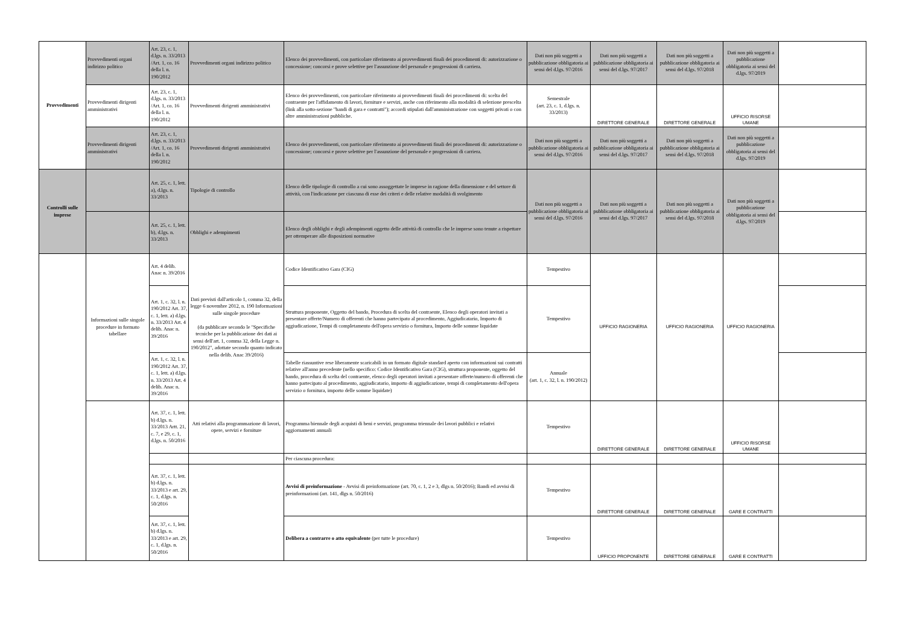| Provvedimenti | Provvedimenti organi indirizzo politico | Art. 23, c. 1, d.lgs. n. 33/2013 /Art. 1, co. 16 della l. n. 190/2012 | Provvedimenti organi indirizzo politico | Elenco dei provvedimenti, con particolare riferimento ai provvedimenti finali dei procedimenti di: autorizzazione o concessione; concorsi e prove selettive per l'assunzione del personale e progressioni di carriera. | Dati non più soggetti a pubblicazione obbligatoria ai sensi del d.lgs. 97/2016 | Dati non più soggetti a pubblicazione obbligatoria ai sensi del d.lgs. 97/2017 | Dati non più soggetti a pubblicazione obbligatoria ai sensi del d.lgs. 97/2018 | Dati non più soggetti a pubblicazione obbligatoria ai sensi del d.lgs. 97/2019 | |
| | Provvedimenti dirigenti amministrativi | Art. 23, c. 1, d.lgs. n. 33/2013 /Art. 1, co. 16 della l. n. 190/2012 | Provvedimenti dirigenti amministrativi | Elenco dei provvedimenti, con particolare riferimento ai provvedimenti finali dei procedimenti di: scelta del contraente per l'affidamento di lavori, forniture e servizi, anche con riferimento alla modalità di selezione prescelta (link alla sotto-sezione "bandi di gara e contratti"); accordi stipulati dall'amministrazione con soggetti privati o con altre amministrazioni pubbliche. | Semestrale (art. 23, c. 1, d.lgs. n. 33/2013) | DIRETTORE GENERALE | DIRETTORE GENERALE | UFFICIO RISORSE UMANE | |
| | Provvedimenti dirigenti amministrativi | Art. 23, c. 1, d.lgs. n. 33/2013 /Art. 1, co. 16 della l. n. 190/2012 | Provvedimenti dirigenti amministrativi | Elenco dei provvedimenti, con particolare riferimento ai provvedimenti finali dei procedimenti di: autorizzazione o concessione; concorsi e prove selettive per l'assunzione del personale e progressioni di carriera. | Dati non più soggetti a pubblicazione obbligatoria ai sensi del d.lgs. 97/2016 | Dati non più soggetti a pubblicazione obbligatoria ai sensi del d.lgs. 97/2017 | Dati non più soggetti a pubblicazione obbligatoria ai sensi del d.lgs. 97/2018 | Dati non più soggetti a pubblicazione obbligatoria ai sensi del d.lgs. 97/2019 | |
| Controlli sulle imprese | | Art. 25, c. 1, lett. a), d.lgs. n. 33/2013 | Tipologie di controllo | Elenco delle tipologie di controllo a cui sono assoggettate le imprese in ragione della dimensione e del settore di attività, con l'indicazione per ciascuna di esse dei criteri e delle relative modalità di svolgimento | Dati non più soggetti a pubblicazione obbligatoria ai sensi del d.lgs. 97/2016 | Dati non più soggetti a pubblicazione obbligatoria ai sensi del d.lgs. 97/2017 | Dati non più soggetti a pubblicazione obbligatoria ai sensi del d.lgs. 97/2018 | Dati non più soggetti a pubblicazione obbligatoria ai sensi del d.lgs. 97/2019 | |
| | | Art. 25, c. 1, lett. b), d.lgs. n. 33/2013 | Obblighi e adempimenti | Elenco degli obblighi e degli adempimenti oggetto delle attività di controllo che le imprese sono tenute a rispettare per ottemperare alle disposizioni normative | | | | | |
| | Informazioni sulle singole procedure in formato tabellare | Art. 4 delib. Anac n. 39/2016 | Dati previsti dall'articolo 1, comma 32, della legge 6 novembre 2012, n. 190 Informazioni sulle singole procedure (da pubblicare secondo le "Specifiche tecniche per la pubblicazione dei dati ai sensi dell'art. 1, comma 32, della Legge n. 190/2012", adottate secondo quanto indicato nella delib. Anac 39/2016) | Codice Identificativo Gara (CIG) | Tempestivo | UFFICIO RAGIONERIA | UFFICIO RAGIONERIA | UFFICIO RAGIONERIA | |
| | | Art. 1, c. 32, l. n. 190/2012 Art. 37, c. 1, lett. a) d.lgs. n. 33/2013 Art. 4 delib. Anac n. 39/2016 | | Struttura proponente, Oggetto del bando, Procedura di scelta del contraente, Elenco degli operatori invitati a presentare offerte/Numero di offerenti che hanno partecipato al procedimento, Aggiudicatario, Importo di aggiudicazione, Tempi di completamento dell'opera servizio o fornitura, Importo delle somme liquidate | Tempestivo | | | | |
| | | Art. 1, c. 32, l. n. 190/2012 Art. 37, c. 1, lett. a) d.lgs. n. 33/2013 Art. 4 delib. Anac n. 39/2016 | | Tabelle riassuntive rese liberamente scaricabili in un formato digitale standard aperto con informazioni sui contratti relative all'anno precedente (nello specifico: Codice Identificativo Gara (CIG), struttura proponente, oggetto del bando, procedura di scelta del contraente, elenco degli operatori invitati a presentare offerte/numero di offerenti che hanno partecipato al procedimento, aggiudicatario, importo di aggiudicazione, tempi di completamento dell'opera servizio o fornitura, importo delle somme liquidate) | Annuale (art. 1, c. 32, l. n. 190/2012) | | | | |
| | | Art. 37, c. 1, lett. b) d.lgs. n. 33/2013 Artt. 21, c. 7, e 29, c. 1, d.lgs. n. 50/2016 | Atti relativi alla programmazione di lavori, opere, servizi e forniture | Programma biennale degli acquisti di beni e servizi, programma triennale dei lavori pubblici e relativi aggiornamenti annuali | Tempestivo | DIRETTORE GENERALE | DIRETTORE GENERALE | UFFICIO RISORSE UMANE | |
| | | | | Per ciascuna procedura: | | | | | |
| | | Art. 37, c. 1, lett. b) d.lgs. n. 33/2013 e art. 29, c. 1, d.lgs. n. 50/2016 | | Avvisi di preinformazione - Avvisi di preinformazione (art. 70, c. 1, 2 e 3, dlgs n. 50/2016); Bandi ed avvisi di preinformazioni (art. 141, dlgs n. 50/2016) | Tempestivo | DIRETTORE GENERALE | DIRETTORE GENERALE | GARE E CONTRATTI | |
| | | Art. 37, c. 1, lett. b) d.lgs. n. 33/2013 e art. 29, c. 1, d.lgs. n. 50/2016 | | Delibera a contrarre o atto equivalente (per tutte le procedure) | Tempestivo | UFFICIO PROPONENTE | DIRETTORE GENERALE | GARE E CONTRATTI | |